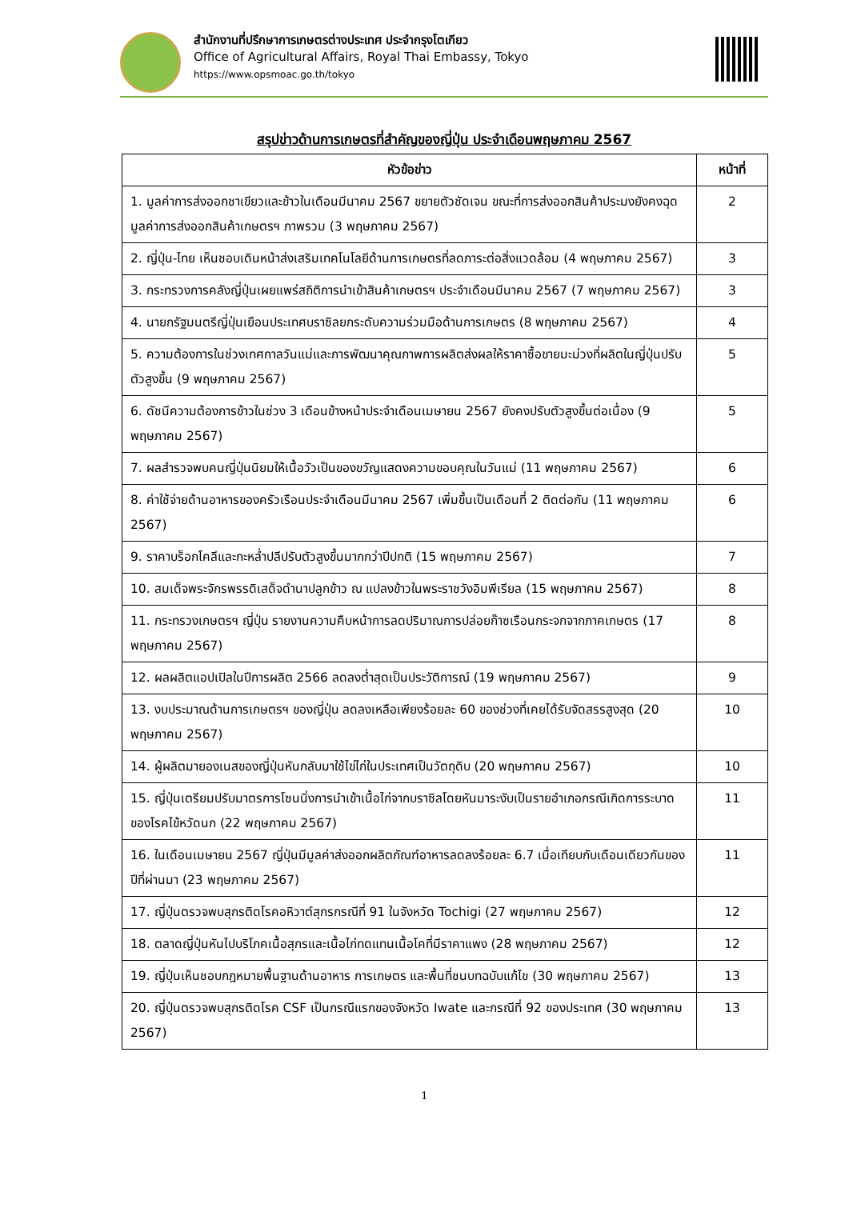สำนักงานที่ปรึกษาการเกษตรต่างประเทศ ประจำกรุงโตเกียว
Office of Agricultural Affairs, Royal Thai Embassy, Tokyo
https://www.opsmoac.go.th/tokyo
สรุปข่าวด้านการเกษตรที่สำคัญของญี่ปุ่น ประจำเดือนพฤษภาคม 2567
| หัวข้อข่าว | หน้าที่ |
| --- | --- |
| 1. มูลค่าการส่งออกชาเขียวและข้าวในเดือนมีนาคม 2567 ขยายตัวชัดเจน ขณะที่การส่งออกสินค้าประมงยังคงฉุดมูลค่าการส่งออกสินค้าเกษตรฯ ภาพรวม (3 พฤษภาคม 2567) | 2 |
| 2. ญี่ปุ่น-ไทย เห็นชอบเดินหน้าส่งเสริมเทคโนโลยีด้านการเกษตรที่ลดภาระต่อสิ่งแวดล้อม (4 พฤษภาคม 2567) | 3 |
| 3. กระทรวงการคลังญี่ปุ่นเผยแพร่สถิติการนำเข้าสินค้าเกษตรฯ ประจำเดือนมีนาคม 2567 (7 พฤษภาคม 2567) | 3 |
| 4. นายกรัฐมนตรีญี่ปุ่นเยือนประเทศบราซิลยกระดับความร่วมมือด้านการเกษตร (8 พฤษภาคม 2567) | 4 |
| 5. ความต้องการในช่วงเทศกาลวันแม่และการพัฒนาคุณภาพการผลิตส่งผลให้ราคาซื้อขายมะม่วงที่ผลิตในญี่ปุ่นปรับตัวสูงขึ้น (9 พฤษภาคม 2567) | 5 |
| 6. ดัชนีความต้องการข้าวในช่วง 3 เดือนข้างหน้าประจำเดือนเมษายน 2567 ยังคงปรับตัวสูงขึ้นต่อเนื่อง (9 พฤษภาคม 2567) | 5 |
| 7. ผลสำรวจพบคนญี่ปุ่นนิยมให้เนื้อวัวเป็นของขวัญแสดงความขอบคุณในวันแม่ (11 พฤษภาคม 2567) | 6 |
| 8. ค่าใช้จ่ายด้านอาหารของครัวเรือนประจำเดือนมีนาคม 2567 เพิ่มขึ้นเป็นเดือนที่ 2 ติดต่อกัน (11 พฤษภาคม 2567) | 6 |
| 9. ราคาบร็อกโคลีและกะหล่ำปลีปรับตัวสูงขึ้นมากกว่าปีปกติ (15 พฤษภาคม 2567) | 7 |
| 10. สมเด็จพระจักรพรรดิเสด็จดำนาปลูกข้าว ณ แปลงข้าวในพระราชวังอิมพีเรียล (15 พฤษภาคม 2567) | 8 |
| 11. กระทรวงเกษตรฯ ญี่ปุ่น รายงานความคืบหน้าการลดปริมาณการปล่อยก๊าซเรือนกระจกจากภาคเกษตร (17 พฤษภาคม 2567) | 8 |
| 12. ผลผลิตแอปเปิลในปีการผลิต 2566 ลดลงต่ำสุดเป็นประวัติการณ์ (19 พฤษภาคม 2567) | 9 |
| 13. งบประมาณด้านการเกษตรฯ ของญี่ปุ่น ลดลงเหลือเพียงร้อยละ 60 ของช่วงที่เคยได้รับจัดสรรสูงสุด (20 พฤษภาคม 2567) | 10 |
| 14. ผู้ผลิตมายองเนสของญี่ปุ่นหันกลับมาใช้ไข่ไก่ในประเทศเป็นวัตถุดิบ (20 พฤษภาคม 2567) | 10 |
| 15. ญี่ปุ่นเตรียมปรับมาตรการโซนนิ่งการนำเข้าเนื้อไก่จากบราซิลโดยหันมาระงับเป็นรายอำเภอกรณีเกิดการระบาดของโรคไข้หวัดนก (22 พฤษภาคม 2567) | 11 |
| 16. ในเดือนเมษายน 2567 ญี่ปุ่นมีมูลค่าส่งออกผลิตภัณฑ์อาหารลดลงร้อยละ 6.7 เมื่อเทียบกับเดือนเดียวกันของปีที่ผ่านมา (23 พฤษภาคม 2567) | 11 |
| 17. ญี่ปุ่นตรวจพบสุกรติดโรคอหิวาต์สุกรกรณีที่ 91 ในจังหวัด Tochigi (27 พฤษภาคม 2567) | 12 |
| 18. ตลาดญี่ปุ่นหันไปบริโภคเนื้อสุกรและเนื้อไก่ทดแทนเนื้อโคที่มีราคาแพง (28 พฤษภาคม 2567) | 12 |
| 19. ญี่ปุ่นเห็นชอบกฎหมายพื้นฐานด้านอาหาร การเกษตร และพื้นที่ชนบทฉบับแก้ไข (30 พฤษภาคม 2567) | 13 |
| 20. ญี่ปุ่นตรวจพบสุกรติดโรค CSF เป็นกรณีแรกของจังหวัด Iwate และกรณีที่ 92 ของประเทศ (30 พฤษภาคม 2567) | 13 |
1